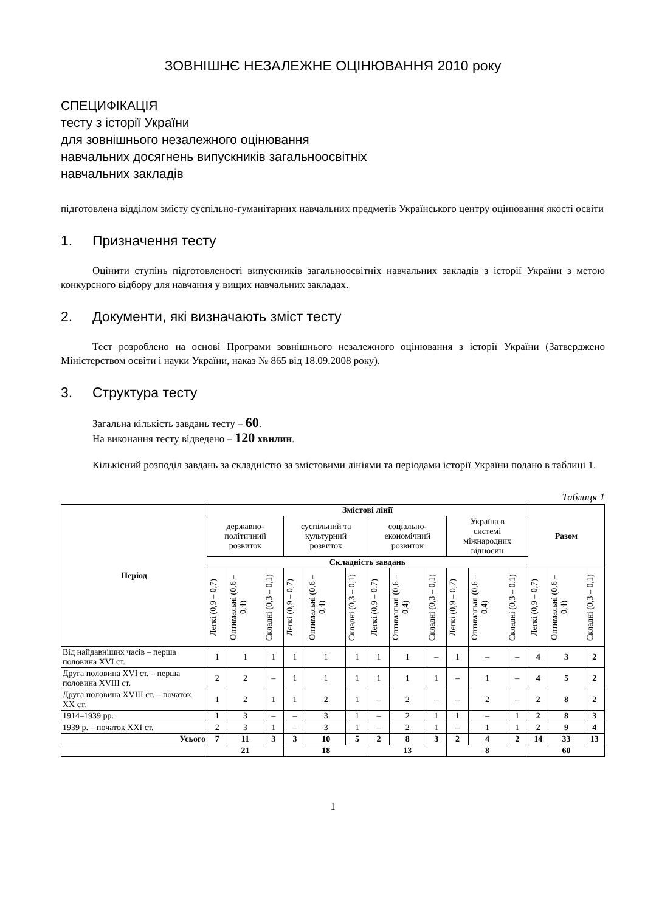ЗОВНІШНЄ НЕЗАЛЕЖНЕ ОЦІНЮВАННЯ 2010 року
СПЕЦИФІКАЦІЯ
тесту з історії України
для зовнішнього незалежного оцінювання
навчальних досягнень випускників загальноосвітніх
навчальних закладів
підготовлена відділом змісту суспільно-гуманітарних навчальних предметів Українського центру оцінювання якості освіти
1. Призначення тесту
Оцінити ступінь підготовленості випускників загальноосвітніх навчальних закладів з історії України з метою конкурсного відбору для навчання у вищих навчальних закладах.
2. Документи, які визначають зміст тесту
Тест розроблено на основі Програми зовнішнього незалежного оцінювання з історії України (Затверджено Міністерством освіти і науки України, наказ № 865 від 18.09.2008 року).
3. Структура тесту
Загальна кількість завдань тесту – 60.
На виконання тесту відведено – 120 хвилин.
Кількісний розподіл завдань за складністю за змістовими лініями та періодами історії України подано в таблиці 1.
Таблиця 1
| Період | Змістові лінії | | | | | | | | | | | | Разом | | |
| --- | --- | --- | --- | --- | --- | --- | --- | --- | --- | --- | --- | --- | --- | --- | --- |
| | державно- політичний розвиток | | | суспільний та культурний розвиток | | | соціально- економічний розвиток | | | Україна в системі міжнародних відносин | | | | | |
| | Складність завдань | | | | | | | | | | | | | | |
| | Легкі (0,9 – 0,7) | Оптимальні (0,6 – 0,4) | Складні (0,3 – 0,1) | Легкі (0,9 – 0,7) | Оптимальні (0,6 – 0,4) | Складні (0,3 – 0,1) | Легкі (0,9 – 0,7) | Оптимальні (0,6 – 0,4) | Складні (0,3 – 0,1) | Легкі (0,9 – 0,7) | Оптимальні (0,6 – 0,4) | Складні (0,3 – 0,1) | Легкі (0,9 – 0,7) | Оптимальні (0,6 – 0,4) | Складні (0,3 – 0,1) |
| Від найдавніших часів – перша половина XVI ст. | 1 | 1 | 1 | 1 | 1 | 1 | 1 | 1 | – | 1 | – | – | 4 | 3 | 2 |
| Друга половина XVI ст. – перша половина XVIII ст. | 2 | 2 | – | 1 | 1 | 1 | 1 | 1 | 1 | – | 1 | – | 4 | 5 | 2 |
| Друга половина XVIII ст. – початок XX ст. | 1 | 2 | 1 | 1 | 2 | 1 | – | 2 | – | – | 2 | – | 2 | 8 | 2 |
| 1914–1939 рр. | 1 | 3 | – | – | 3 | 1 | – | 2 | 1 | 1 | – | 1 | 2 | 8 | 3 |
| 1939 р. – початок XXI ст. | 2 | 3 | 1 | – | 3 | 1 | – | 2 | 1 | – | 1 | 1 | 2 | 9 | 4 |
| Усього | 7 | 11 | 3 | 3 | 10 | 5 | 2 | 8 | 3 | 2 | 4 | 2 | 14 | 33 | 13 |
| | 21 | | | 18 | | | 13 | | | 8 | | | 60 | | |
1